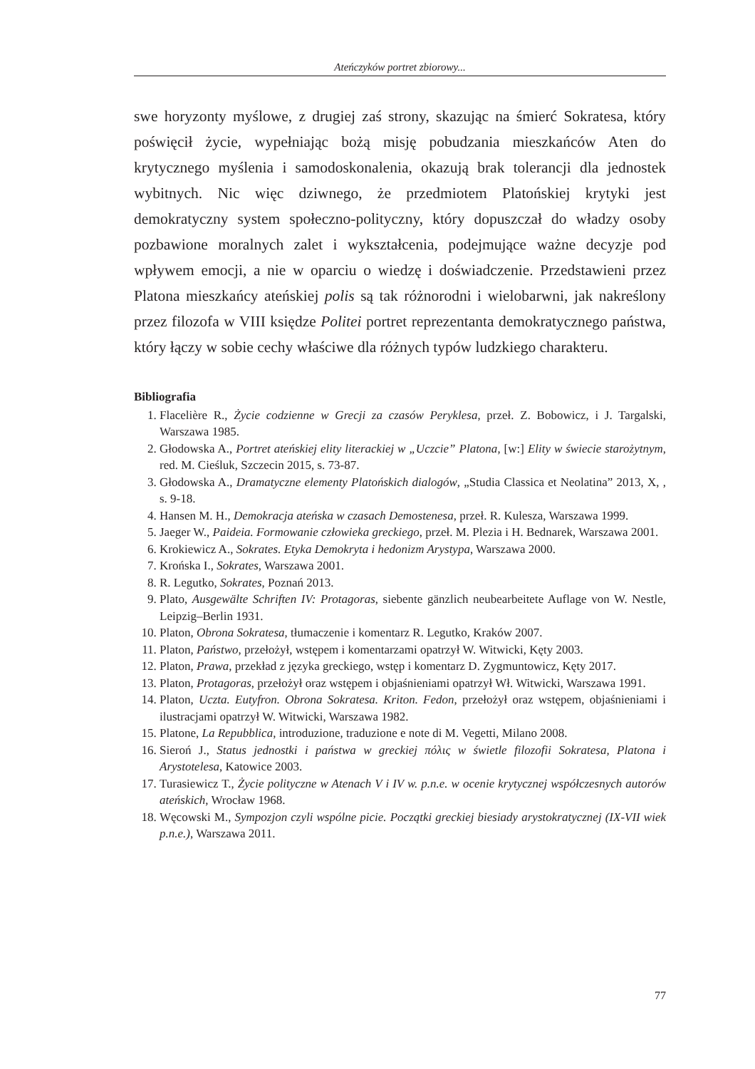Ateńczyków portret zbiorowy...
swe horyzonty myślowe, z drugiej zaś strony, skazując na śmierć Sokratesa, który poświęcił życie, wypełniając bożą misję pobudzania mieszkańców Aten do krytycznego myślenia i samodoskonalenia, okazują brak tolerancji dla jednostek wybitnych. Nic więc dziwnego, że przedmiotem Platońskiej krytyki jest demokratyczny system społeczno-polityczny, który dopuszczał do władzy osoby pozbawione moralnych zalet i wykształcenia, podejmujące ważne decyzje pod wpływem emocji, a nie w oparciu o wiedzę i doświadczenie. Przedstawieni przez Platona mieszkańcy ateńskiej polis są tak różnorodni i wielobarwni, jak nakreślony przez filozofa w VIII księdze Politei portret reprezentanta demokratycznego państwa, który łączy w sobie cechy właściwe dla różnych typów ludzkiego charakteru.
Bibliografia
1. Flacelière R., Życie codzienne w Grecji za czasów Peryklesa, przeł. Z. Bobowicz, i J. Targalski, Warszawa 1985.
2. Głodowska A., Portret ateńskiej elity literackiej w „Uczcie” Platona, [w:] Elity w świecie starożytnym, red. M. Cieśluk, Szczecin 2015, s. 73-87.
3. Głodowska A., Dramatyczne elementy Platońskich dialogów, „Studia Classica et Neolatina” 2013, X, , s. 9-18.
4. Hansen M. H., Demokracja ateńska w czasach Demostenesa, przeł. R. Kulesza, Warszawa 1999.
5. Jaeger W., Paideia. Formowanie człowieka greckiego, przeł. M. Plezia i H. Bednarek, Warszawa 2001.
6. Krokiewicz A., Sokrates. Etyka Demokryta i hedonizm Arystypa, Warszawa 2000.
7. Krońska I., Sokrates, Warszawa 2001.
8. R. Legutko, Sokrates, Poznań 2013.
9. Plato, Ausgewälte Schriften IV: Protagoras, siebente gänzlich neubearbeitete Auflage von W. Nestle, Leipzig–Berlin 1931.
10. Platon, Obrona Sokratesa, tłumaczenie i komentarz R. Legutko, Kraków 2007.
11. Platon, Państwo, przełożył, wstępem i komentarzami opatrzył W. Witwicki, Kęty 2003.
12. Platon, Prawa, przekład z języka greckiego, wstęp i komentarz D. Zygmuntowicz, Kęty 2017.
13. Platon, Protagoras, przełożył oraz wstępem i objaśnieniami opatrzył Wł. Witwicki, Warszawa 1991.
14. Platon, Uczta. Eutyfron. Obrona Sokratesa. Kriton. Fedon, przełożył oraz wstępem, objaśnieniami i ilustracjami opatrzył W. Witwicki, Warszawa 1982.
15. Platone, La Repubblica, introduzione, traduzione e note di M. Vegetti, Milano 2008.
16. Sieroń J., Status jednostki i państwa w greckiej πόλις w świetle filozofii Sokratesa, Platona i Arystotelesa, Katowice 2003.
17. Turasiewicz T., Życie polityczne w Atenach V i IV w. p.n.e. w ocenie krytycznej współczesnych autorów ateńskich, Wrocław 1968.
18. Węcowski M., Sympozjon czyli wspólne picie. Początki greckiej biesiady arystokratycznej (IX-VII wiek p.n.e.), Warszawa 2011.
77